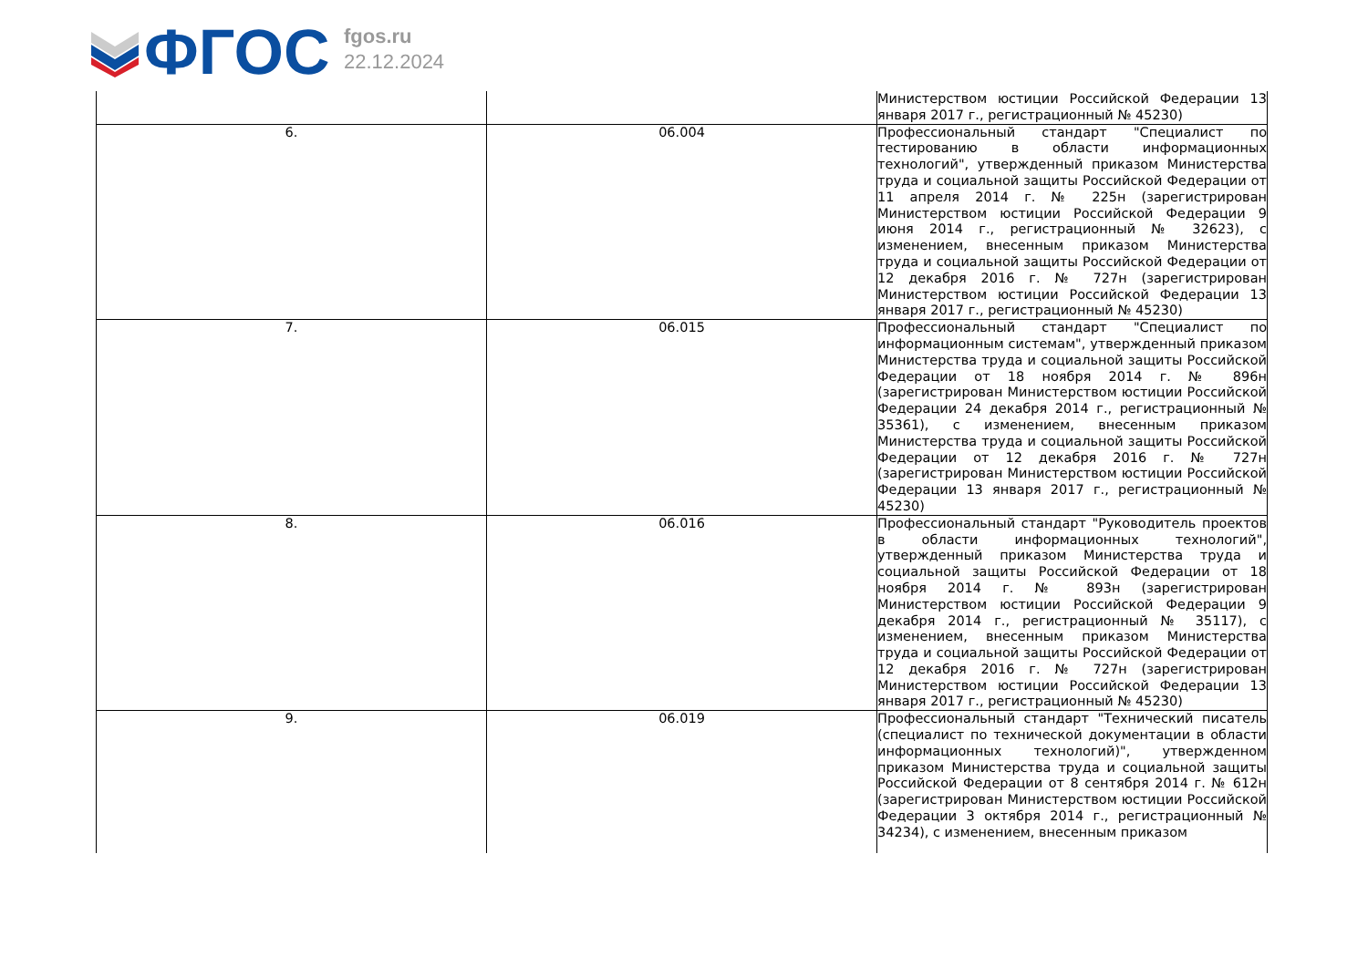ФГОС
fgos.ru
22.12.2024
| | | Министерством юстиции Российской Федерации 13 января 2017 г., регистрационный № 45230) |
| 6. | 06.004 | Профессиональный стандарт "Специалист по тестированию в области информационных технологий", утвержденный приказом Министерства труда и социальной защиты Российской Федерации от 11 апреля 2014 г. № 225н (зарегистрирован Министерством юстиции Российской Федерации 9 июня 2014 г., регистрационный № 32623), с изменением, внесенным приказом Министерства труда и социальной защиты Российской Федерации от 12 декабря 2016 г. № 727н (зарегистрирован Министерством юстиции Российской Федерации 13 января 2017 г., регистрационный № 45230) |
| 7. | 06.015 | Профессиональный стандарт "Специалист по информационным системам", утвержденный приказом Министерства труда и социальной защиты Российской Федерации от 18 ноября 2014 г. № 896н (зарегистрирован Министерством юстиции Российской Федерации 24 декабря 2014 г., регистрационный № 35361), с изменением, внесенным приказом Министерства труда и социальной защиты Российской Федерации от 12 декабря 2016 г. № 727н (зарегистрирован Министерством юстиции Российской Федерации 13 января 2017 г., регистрационный № 45230) |
| 8. | 06.016 | Профессиональный стандарт "Руководитель проектов в области информационных технологий", утвержденный приказом Министерства труда и социальной защиты Российской Федерации от 18 ноября 2014 г. № 893н (зарегистрирован Министерством юстиции Российской Федерации 9 декабря 2014 г., регистрационный № 35117), с изменением, внесенным приказом Министерства труда и социальной защиты Российской Федерации от 12 декабря 2016 г. № 727н (зарегистрирован Министерством юстиции Российской Федерации 13 января 2017 г., регистрационный № 45230) |
| 9. | 06.019 | Профессиональный стандарт "Технический писатель (специалист по технической документации в области информационных технологий)", утвержденном приказом Министерства труда и социальной защиты Российской Федерации от 8 сентября 2014 г. № 612н (зарегистрирован Министерством юстиции Российской Федерации 3 октября 2014 г., регистрационный № 34234), с изменением, внесенным приказом |